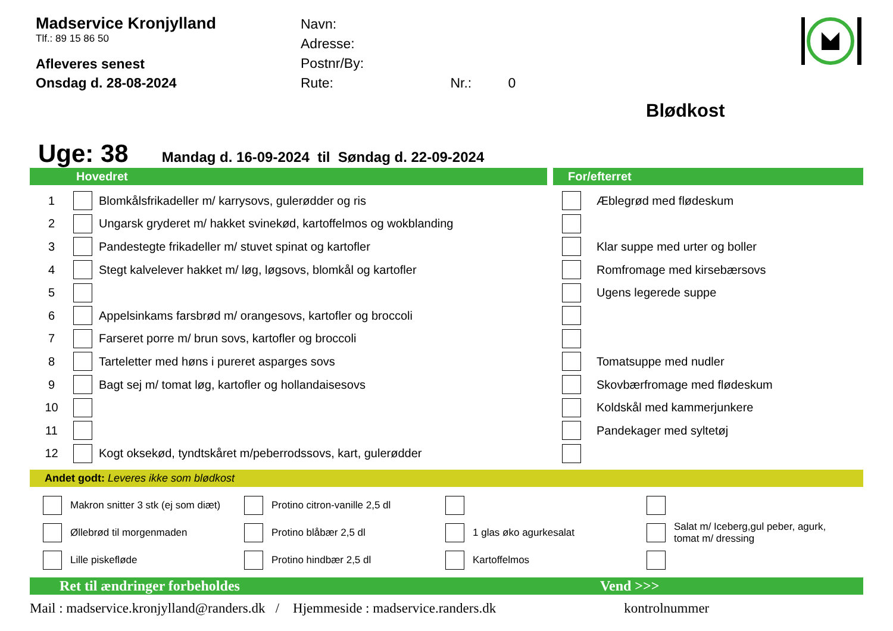Madservice Kronjylland
Tlf.: 89 15 86 50
Afleveres senest
Onsdag d. 28-08-2024
Navn:
Adresse:
Postnr/By:
Rute: Nr.: 0
Blødkost
Uge: 38 Mandag d. 16-09-2024 til Søndag d. 22-09-2024
Hovedret
| 1 | | Blomkålsfrikadeller m/ karrysovs, gulerødder og ris |
| 2 | | Ungarsk gryderet m/ hakket svinekød, kartoffelmos og wokblanding |
| 3 | | Pandestegte frikadeller m/ stuvet spinat og kartofler |
| 4 | | Stegt kalvelever hakket m/ løg, løgsovs, blomkål og kartofler |
| 5 | | |
| 6 | | Appelsinkams farsbrød m/ orangesovs, kartofler og broccoli |
| 7 | | Farseret porre m/ brun sovs, kartofler og broccoli |
| 8 | | Tarteletter med høns i pureret asparges sovs |
| 9 | | Bagt sej m/ tomat løg, kartofler og hollandaisesovs |
| 10 | | |
| 11 | | |
| 12 | | Kogt oksekød, tyndtskåret m/peberrodssovs, kart, gulerødder |
For/efterret
| | Æblegrød med flødeskum |
| | Klar suppe med urter og boller |
| | Romfromage med kirsebærsovs |
| | Ugens legerede suppe |
| | Tomatsuppe med nudler |
| | Skovbærfromage med flødeskum |
| | Koldskål med kammerjunkere |
| | Pandekager med syltetøj |
Andet godt: Leveres ikke som blødkost
Makron snitter 3 stk (ej som diæt)
Protino citron-vanille 2,5 dl
Øllebrød til morgenmaden
Protino blåbær 2,5 dl
1 glas øko agurkesalat
Salat m/ Iceberg,gul peber, agurk, tomat m/ dressing
Lille piskefløde
Protino hindbær 2,5 dl
Kartoffelmos
Ret til ændringer forbeholdes Vend >>>
Mail : madservice.kronjylland@randers.dk / Hjemmeside : madservice.randers.dk kontrolnummer